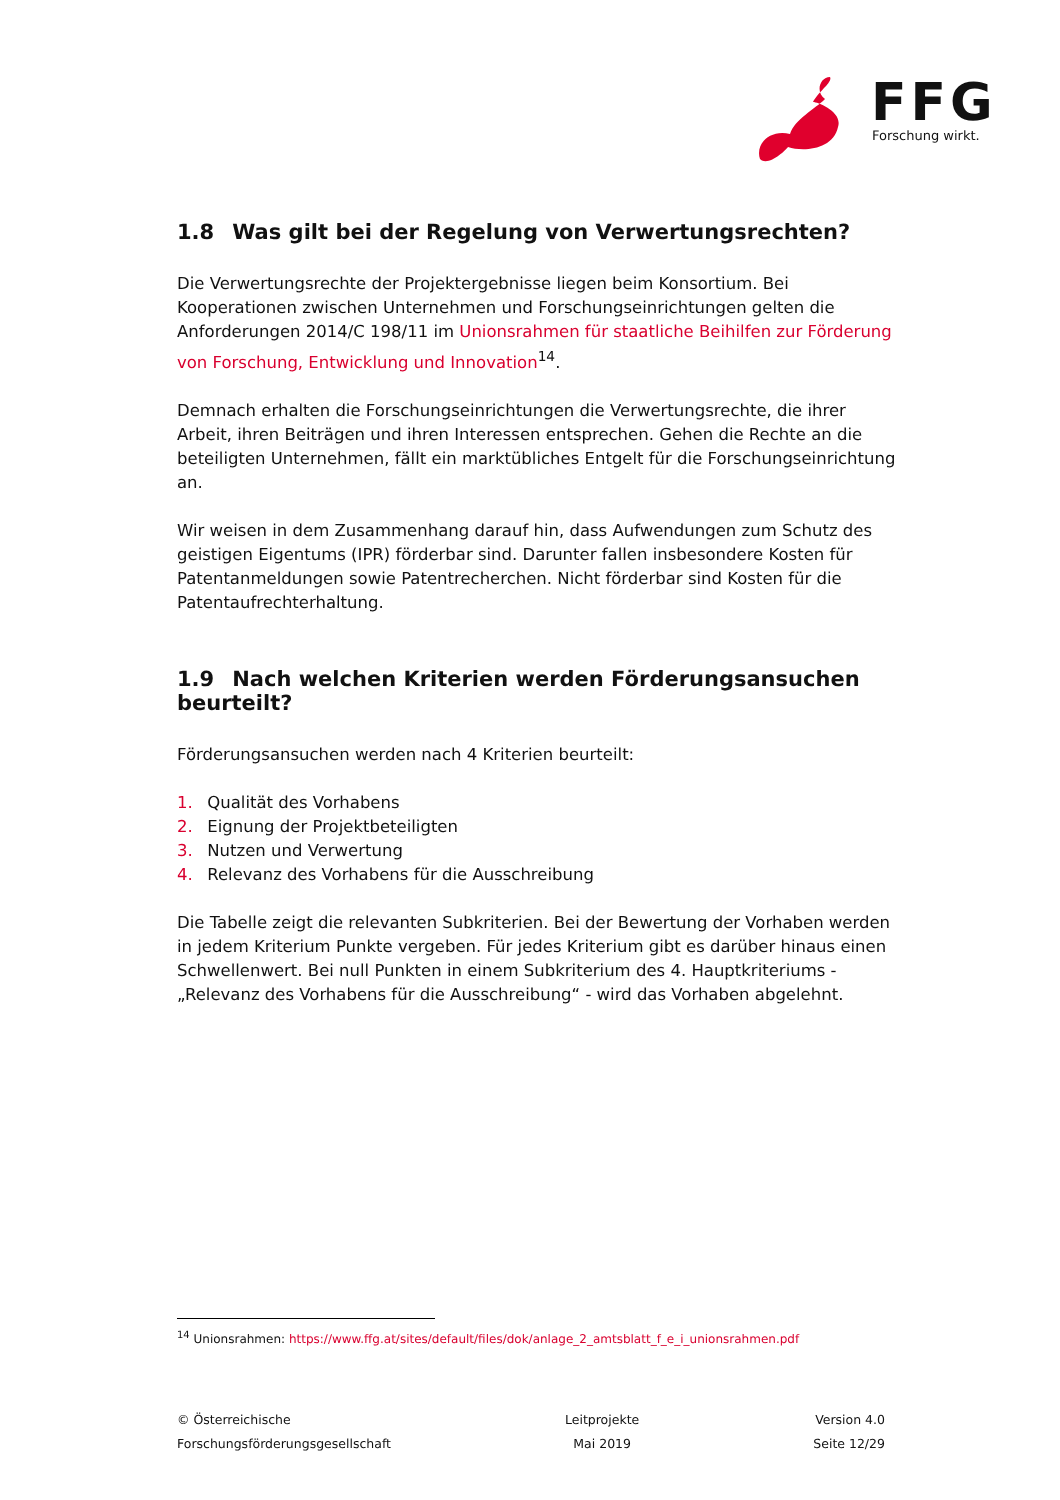FFG
Forschung wirkt.
1.8 Was gilt bei der Regelung von Verwertungsrechten?
Die Verwertungsrechte der Projektergebnisse liegen beim Konsortium. Bei Kooperationen zwischen Unternehmen und Forschungseinrichtungen gelten die Anforderungen 2014/C 198/11 im Unionsrahmen für staatliche Beihilfen zur Förderung von Forschung, Entwicklung und Innovation<sup>14</sup>.
Demnach erhalten die Forschungseinrichtungen die Verwertungsrechte, die ihrer Arbeit, ihren Beiträgen und ihren Interessen entsprechen. Gehen die Rechte an die beteiligten Unternehmen, fällt ein marktübliches Entgelt für die Forschungseinrichtung an.
Wir weisen in dem Zusammenhang darauf hin, dass Aufwendungen zum Schutz des geistigen Eigentums (IPR) förderbar sind. Darunter fallen insbesondere Kosten für Patentanmeldungen sowie Patentrecherchen. Nicht förderbar sind Kosten für die Patentaufrechterhaltung.
1.9 Nach welchen Kriterien werden Förderungsansuchen beurteilt?
Förderungsansuchen werden nach 4 Kriterien beurteilt:
1. Qualität des Vorhabens
2. Eignung der Projektbeteiligten
3. Nutzen und Verwertung
4. Relevanz des Vorhabens für die Ausschreibung
Die Tabelle zeigt die relevanten Subkriterien. Bei der Bewertung der Vorhaben werden in jedem Kriterium Punkte vergeben. Für jedes Kriterium gibt es darüber hinaus einen Schwellenwert. Bei null Punkten in einem Subkriterium des 4. Hauptkriteriums - „Relevanz des Vorhabens für die Ausschreibung“ - wird das Vorhaben abgelehnt.
<sup>14</sup> Unionsrahmen: https://www.ffg.at/sites/default/files/dok/anlage_2_amtsblatt_f_e_i_unionsrahmen.pdf
© Österreichische
Forschungsförderungsgesellschaft
Leitprojekte
Mai 2019
Version 4.0
Seite 12/29